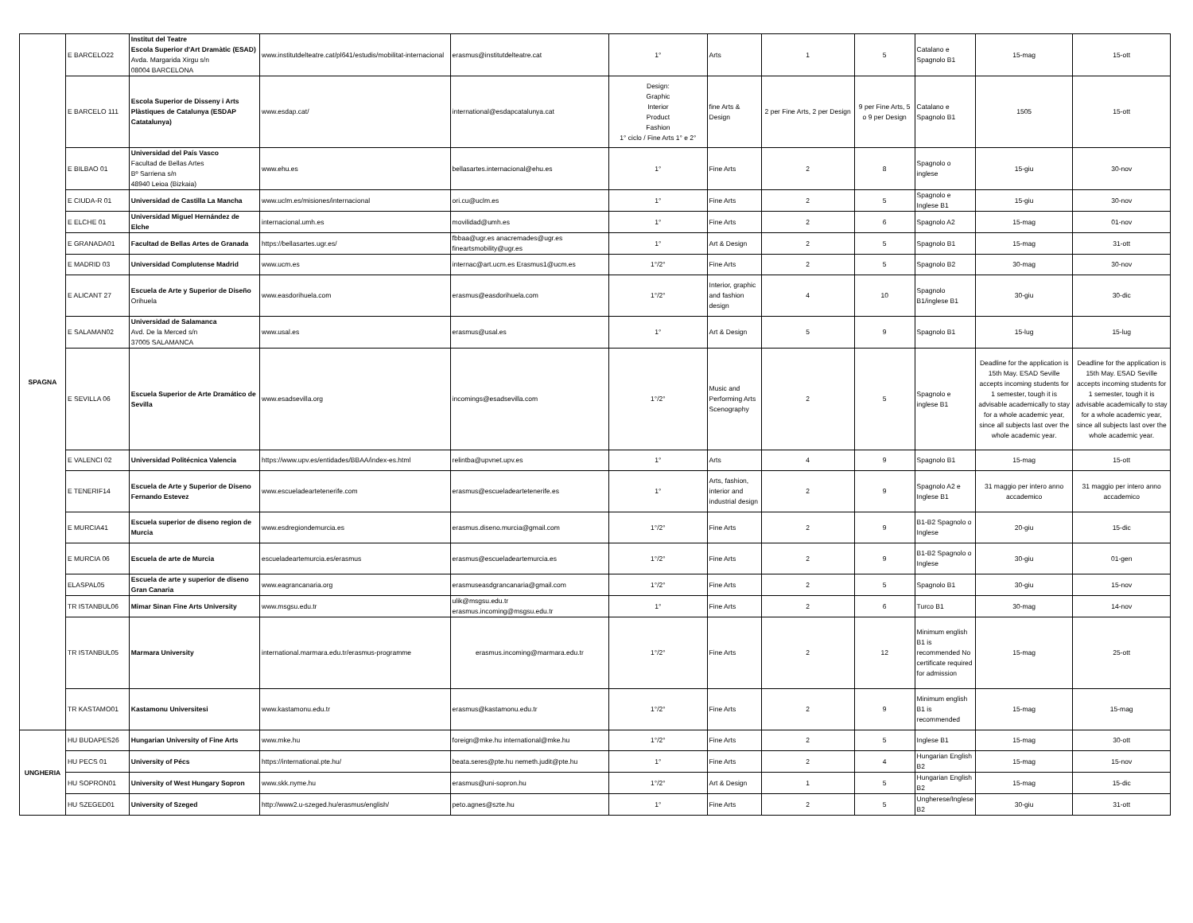| SPAGNA | E BARCELO22 | Institut del Teatre Escola Superior d'Art Dramàtic (ESAD) Avda. Margarida Xirgu s/n 08004 BARCELONA | www.institutdelteatre.cat/pl641/estudis/mobilitat-internacional | erasmus@institutdelteatre.cat | 1° | Arts | 1 | 5 | Catalano e Spagnolo B1 | 15-mag | 15-ott |
| | E BARCELO 111 | Escola Superior de Disseny i Arts Plàstiques de Catalunya (ESDAP Catatalunya) | www.esdap.cat/ | international@esdapcatalunya.cat | Design: Graphic Interior Product Fashion 1° ciclo / Fine Arts 1° e 2° | fine Arts & Design | 2 per Fine Arts, 2 per Design | 9 per Fine Arts, 5 o 9 per Design | Catalano e Spagnolo B1 | 1505 | 15-ott |
| | E BILBAO 01 | Universidad del País Vasco Facultad de Bellas Artes Bº Sarriena s/n 48940 Leioa (Bizkaia) | www.ehu.es | bellasartes.internacional@ehu.es | 1° | Fine Arts | 2 | 8 | Spagnolo o inglese | 15-giu | 30-nov |
| | E CIUDA-R 01 | Universidad de Castilla La Mancha | www.uclm.es/misiones/internacional | ori.cu@uclm.es | 1° | Fine Arts | 2 | 5 | Spagnolo e Inglese B1 | 15-giu | 30-nov |
| | E ELCHE 01 | Universidad Miguel Hernández de Elche | internacional.umh.es | movilidad@umh.es | 1° | Fine Arts | 2 | 6 | Spagnolo A2 | 15-mag | 01-nov |
| | E GRANADA01 | Facultad de Bellas Artes de Granada | https://bellasartes.ugr.es/ | fbbaa@ugr.es anacremades@ugr.es fineartsmobility@ugr.es | 1° | Art & Design | 2 | 5 | Spagnolo B1 | 15-mag | 31-ott |
| | E MADRID 03 | Universidad Complutense Madrid | www.ucm.es | internac@art.ucm.es Erasmus1@ucm.es | 1°/2° | Fine Arts | 2 | 5 | Spagnolo B2 | 30-mag | 30-nov |
| | E ALICANT 27 | Escuela de Arte y Superior de Diseño Orihuela | www.easdorihuela.com | erasmus@easdorihuela.com | 1°/2° | Interior, graphic and fashion design | 4 | 10 | Spagnolo B1/inglese B1 | 30-giu | 30-dic |
| | E SALAMAN02 | Universidad de Salamanca Avd. De la Merced s/n 37005 SALAMANCA | www.usal.es | erasmus@usal.es | 1° | Art & Design | 5 | 9 | Spagnolo B1 | 15-lug | 15-lug |
| | E SEVILLA 06 | Escuela Superior de Arte Dramático de Sevilla | www.esadsevilla.org | incomings@esadsevilla.com | 1°/2° | Music and Performing Arts Scenography | 2 | 5 | Spagnolo e inglese B1 | Deadline for the application is 15th May. ESAD Seville accepts incoming students for 1 semester, tough it is advisable academically to stay for a whole academic year, since all subjects last over the whole academic year. | Deadline for the application is 15th May. ESAD Seville accepts incoming students for 1 semester, tough it is advisable academically to stay for a whole academic year, since all subjects last over the whole academic year. |
| | E VALENCI 02 | Universidad Politécnica Valencia | https://www.upv.es/entidades/BBAA/index-es.html | relintba@upvnet.upv.es | 1° | Arts | 4 | 9 | Spagnolo B1 | 15-mag | 15-ott |
| | E TENERIF14 | Escuela de Arte y Superior de Diseno Fernando Estevez | www.escueladeartetenerife.com | erasmus@escueladeartetenerife.es | 1° | Arts, fashion, interior and industrial design | 2 | 9 | Spagnolo A2 e Inglese B1 | 31 maggio per intero anno accademico | 31 maggio per intero anno accademico |
| | E MURCIA41 | Escuela superior de diseno region de Murcia | www.esdregiondemurcia.es | erasmus.diseno.murcia@gmail.com | 1°/2° | Fine Arts | 2 | 9 | B1-B2 Spagnolo o Inglese | 20-giu | 15-dic |
| | E MURCIA 06 | Escuela de arte de Murcia | escueladeartemurcia.es/erasmus | erasmus@escueladeartemurcia.es | 1°/2° | Fine Arts | 2 | 9 | B1-B2 Spagnolo o Inglese | 30-giu | 01-gen |
| | ELASPAL05 | Escuela de arte y superior de diseno Gran Canaria | www.eagrancanaria.org | erasmuseasdgrancanaria@gmail.com | 1°/2° | Fine Arts | 2 | 5 | Spagnolo B1 | 30-giu | 15-nov |
| | TR ISTANBUL06 | Mimar Sinan Fine Arts University | www.msgsu.edu.tr | ulik@msgsu.edu.tr erasmus.incoming@msgsu.edu.tr | 1° | Fine Arts | 2 | 6 | Turco B1 | 30-mag | 14-nov |
| | TR ISTANBUL05 | Marmara University | international.marmara.edu.tr/erasmus-programme | erasmus.incoming@marmara.edu.tr | 1°/2° | Fine Arts | 2 | 12 | Minimum english B1 is recommended No certificate required for admission | 15-mag | 25-ott |
| | TR KASTAMO01 | Kastamonu Universitesi | www.kastamonu.edu.tr | erasmus@kastamonu.edu.tr | 1°/2° | Fine Arts | 2 | 9 | Minimum english B1 is recommended | 15-mag | 15-mag |
| UNGHERIA | HU BUDAPES26 | Hungarian University of Fine Arts | www.mke.hu | foreign@mke.hu international@mke.hu | 1°/2° | Fine Arts | 2 | 5 | Inglese B1 | 15-mag | 30-ott |
| | HU PECS 01 | University of Pécs | https://international.pte.hu/ | beata.seres@pte.hu nemeth.judit@pte.hu | 1° | Fine Arts | 2 | 4 | Hungarian English B2 | 15-mag | 15-nov |
| | HU SOPRON01 | University of West Hungary Sopron | www.skk.nyme.hu | erasmus@uni-sopron.hu | 1°/2° | Art & Design | 1 | 5 | Hungarian English B2 | 15-mag | 15-dic |
| | HU SZEGED01 | University of Szeged | http://www2.u-szeged.hu/erasmus/english/ | peto.agnes@szte.hu | 1° | Fine Arts | 2 | 5 | Ungherese/Inglese B2 | 30-giu | 31-ott |